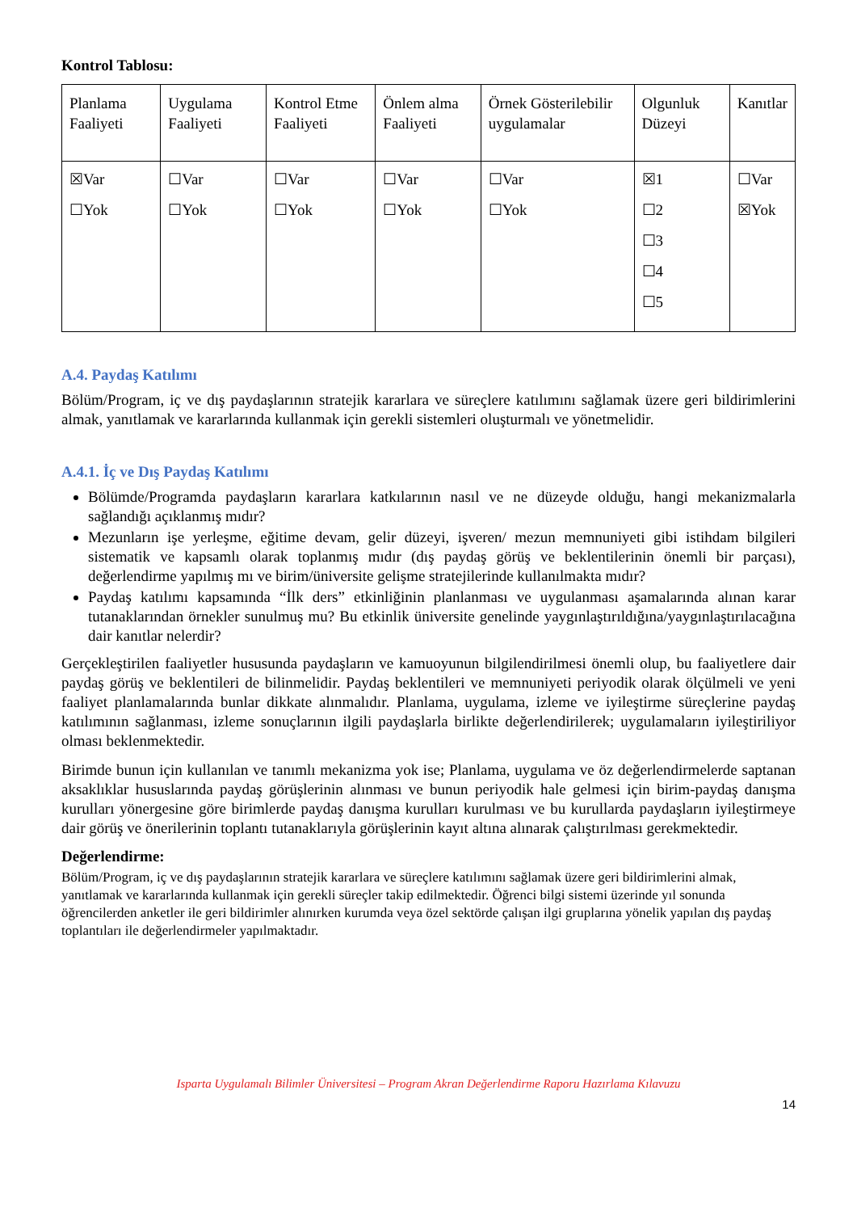Kontrol Tablosu:
| Planlama Faaliyeti | Uygulama Faaliyeti | Kontrol Etme Faaliyeti | Önlem alma Faaliyeti | Örnek Gösterilebilir uygulamalar | Olgunluk Düzeyi | Kanıtlar |
| ☒Var ☐Yok | ☐Var ☐Yok | ☐Var ☐Yok | ☐Var ☐Yok | ☐Var ☐Yok | ☒1 ☐2 ☐3 ☐4 ☐5 | ☐Var ☒Yok |
A.4. Paydaş Katılımı
Bölüm/Program, iç ve dış paydaşlarının stratejik kararlara ve süreçlere katılımını sağlamak üzere geri bildirimlerini almak, yanıtlamak ve kararlarında kullanmak için gerekli sistemleri oluşturmalı ve yönetmelidir.
A.4.1. İç ve Dış Paydaş Katılımı
Bölümde/Programda paydaşların kararlara katkılarının nasıl ve ne düzeyde olduğu, hangi mekanizmalarla sağlandığı açıklanmış mıdır?
Mezunların işe yerleşme, eğitime devam, gelir düzeyi, işveren/ mezun memnuniyeti gibi istihdam bilgileri sistematik ve kapsamlı olarak toplanmış mıdır (dış paydaş görüş ve beklentilerinin önemli bir parçası), değerlendirme yapılmış mı ve birim/üniversite gelişme stratejilerinde kullanılmakta mıdır?
Paydaş katılımı kapsamında “İlk ders” etkinliğinin planlanması ve uygulanması aşamalarında alınan karar tutanaklarından örnekler sunulmuş mu? Bu etkinlik üniversite genelinde yaygınlaştırıldığına/yaygınlaştırılacağına dair kanıtlar nelerdir?
Gerçekleştirilen faaliyetler hususunda paydaşların ve kamuoyunun bilgilendirilmesi önemli olup, bu faaliyetlere dair paydaş görüş ve beklentileri de bilinmelidir. Paydaş beklentileri ve memnuniyeti periyodik olarak ölçülmeli ve yeni faaliyet planlamalarında bunlar dikkate alınmalıdır. Planlama, uygulama, izleme ve iyileştirme süreçlerine paydaş katılımının sağlanması, izleme sonuçlarının ilgili paydaşlarla birlikte değerlendirilerek; uygulamaların iyileştiriliyor olması beklenmektedir.
Birimde bunun için kullanılan ve tanımlı mekanizma yok ise; Planlama, uygulama ve öz değerlendirmelerde saptanan aksaklıklar hususlarında paydaş görüşlerinin alınması ve bunun periyodik hale gelmesi için birim-paydaş danışma kurulları yönergesine göre birimlerde paydaş danışma kurulları kurulması ve bu kurullarda paydaşların iyileştirmeye dair görüş ve önerilerinin toplantı tutanaklarıyla görüşlerinin kayıt altına alınarak çalıştırılması gerekmektedir.
Değerlendirme:
Bölüm/Program, iç ve dış paydaşlarının stratejik kararlara ve süreçlere katılımını sağlamak üzere geri bildirimlerini almak, yanıtlamak ve kararlarında kullanmak için gerekli süreçler takip edilmektedir. Öğrenci bilgi sistemi üzerinde yıl sonunda öğrencilerden anketler ile geri bildirimler alınırken kurumda veya özel sektörde çalışan ilgi gruplarına yönelik yapılan dış paydaş toplantıları ile değerlendirmeler yapılmaktadır.
Isparta Uygulamalı Bilimler Üniversitesi – Program Akran Değerlendirme Raporu Hazırlama Kılavuzu
14